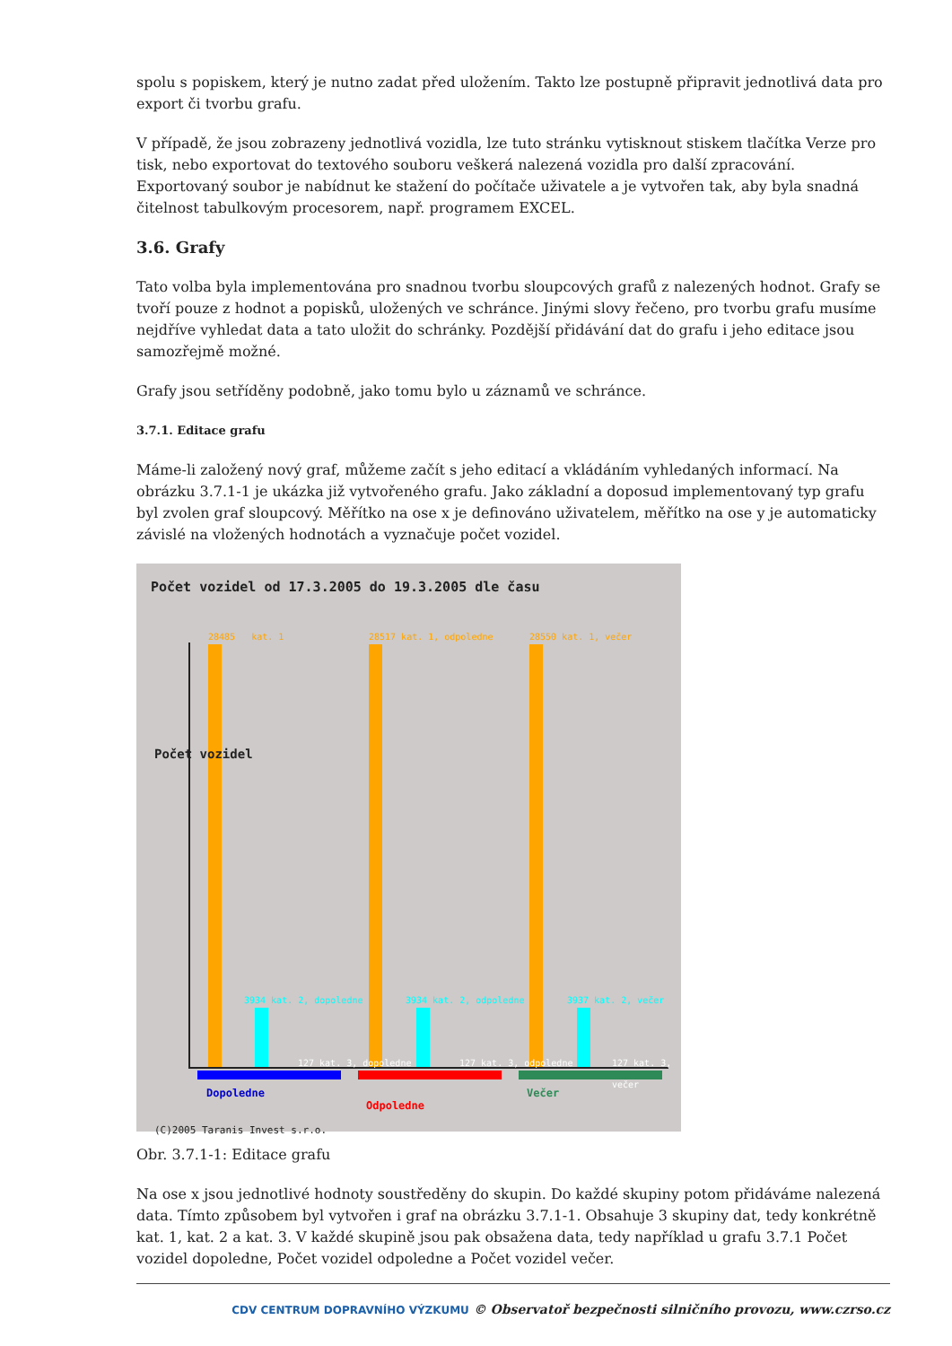spolu s popiskem, který je nutno zadat před uložením. Takto lze postupně připravit jednotlivá data pro export či tvorbu grafu.
V případě, že jsou zobrazeny jednotlivá vozidla, lze tuto stránku vytisknout stiskem tlačítka Verze pro tisk, nebo exportovat do textového souboru veškerá nalezená vozidla pro další zpracování. Exportovaný soubor je nabídnut ke stažení do počítače uživatele a je vytvořen tak, aby byla snadná čitelnost tabulkovým procesorem, např. programem EXCEL.
3.6. Grafy
Tato volba byla implementována pro snadnou tvorbu sloupcových grafů z nalezených hodnot. Grafy se tvoří pouze z hodnot a popisků, uložených ve schránce. Jinými slovy řečeno, pro tvorbu grafu musíme nejdříve vyhledat data a tato uložit do schránky. Pozdější přidávání dat do grafu i jeho editace jsou samozřejmě možné.
Grafy jsou setříděny podobně, jako tomu bylo u záznamů ve schránce.
3.7.1. Editace grafu
Máme-li založený nový graf, můžeme začít s jeho editací a vkládáním vyhledaných informací. Na obrázku 3.7.1-1 je ukázka již vytvořeného grafu. Jako základní a doposud implementovaný typ grafu byl zvolen graf sloupcový. Měřítko na ose x je definováno uživatelem, měřítko na ose y je automaticky závislé na vložených hodnotách a vyznačuje počet vozidel.
Počet vozidel od 17.3.2005 do 19.3.2005 dle času
Dopoledne
Odpoledne
Večer
(C)2005 Taranis Invest s.r.o.
Počet vozidel
28485 kat. 1
3934 kat. 2, dopoledne
127 kat. 3, dopoledne
28517 kat. 1, odpoledne
3934 kat. 2, odpoledne
127 kat. 3, odpoledne
28550 kat. 1, večer
3937 kat. 2, večer
127 kat. 3, večer
Obr. 3.7.1-1: Editace grafu
Na ose x jsou jednotlivé hodnoty soustředěny do skupin. Do každé skupiny potom přidáváme nalezená data. Tímto způsobem byl vytvořen i graf na obrázku 3.7.1-1. Obsahuje 3 skupiny dat, tedy konkrétně kat. 1, kat. 2 a kat. 3. V každé skupině jsou pak obsažena data, tedy například u grafu 3.7.1 Počet vozidel dopoledne, Počet vozidel odpoledne a Počet vozidel večer.
CDV CENTRUM DOPRAVNÍHO VÝZKUMU © Observatoř bezpečnosti silničního provozu, www.czrso.cz